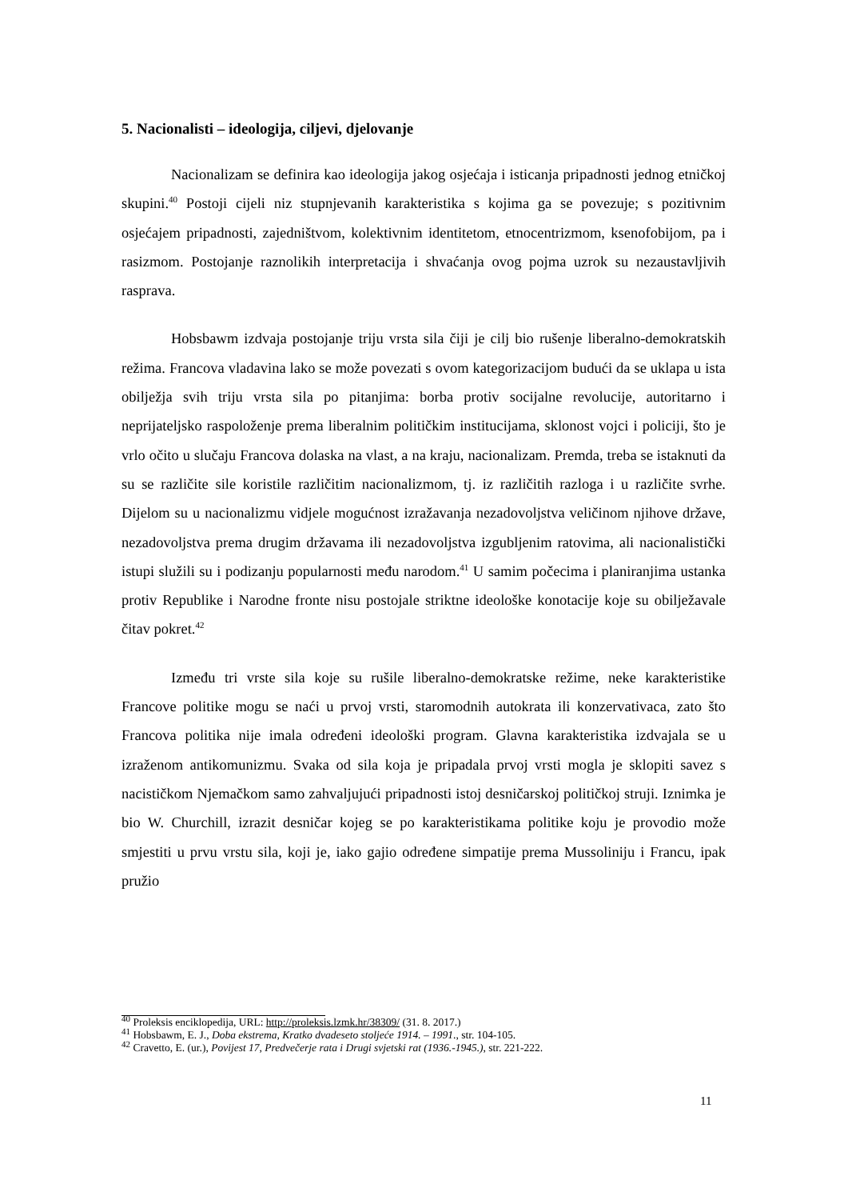5. Nacionalisti – ideologija, ciljevi, djelovanje
Nacionalizam se definira kao ideologija jakog osjećaja i isticanja pripadnosti jednog etničkoj skupini.<sup>40</sup> Postoji cijeli niz stupnjevanih karakteristika s kojima ga se povezuje; s pozitivnim osjećajem pripadnosti, zajedništvom, kolektivnim identitetom, etnocentrizmom, ksenofobijom, pa i rasizmom. Postojanje raznolikih interpretacija i shvaćanja ovog pojma uzrok su nezaustavljivih rasprava.
Hobsbawm izdvaja postojanje triju vrsta sila čiji je cilj bio rušenje liberalno-demokratskih režima. Francova vladavina lako se može povezati s ovom kategorizacijom budući da se uklapa u ista obilježja svih triju vrsta sila po pitanjima: borba protiv socijalne revolucije, autoritarno i neprijateljsko raspoloženje prema liberalnim političkim institucijama, sklonost vojci i policiji, što je vrlo očito u slučaju Francova dolaska na vlast, a na kraju, nacionalizam. Premda, treba se istaknuti da su se različite sile koristile različitim nacionalizmom, tj. iz različitih razloga i u različite svrhe. Dijelom su u nacionalizmu vidjele mogućnost izražavanja nezadovoljstva veličinom njihove države, nezadovoljstva prema drugim državama ili nezadovoljstva izgubljenim ratovima, ali nacionalistički istupi služili su i podizanju popularnosti među narodom.<sup>41</sup> U samim počecima i planiranjima ustanka protiv Republike i Narodne fronte nisu postojale striktne ideološke konotacije koje su obilježavale čitav pokret.<sup>42</sup>
Između tri vrste sila koje su rušile liberalno-demokratske režime, neke karakteristike Francove politike mogu se naći u prvoj vrsti, staromodnih autokrata ili konzervativaca, zato što Francova politika nije imala određeni ideološki program. Glavna karakteristika izdvajala se u izraženom antikomunizmu. Svaka od sila koja je pripadala prvoj vrsti mogla je sklopiti savez s nacističkom Njemačkom samo zahvaljujući pripadnosti istoj desničarskoj političkoj struji. Iznimka je bio W. Churchill, izrazit desničar kojeg se po karakteristikama politike koju je provodio može smjestiti u prvu vrstu sila, koji je, iako gajio određene simpatije prema Mussoliniju i Francu, ipak pružio
<sup>40</sup> Proleksis enciklopedija, URL: http://proleksis.lzmk.hr/38309/ (31. 8. 2017.)
<sup>41</sup> Hobsbawm, E. J., Doba ekstrema, Kratko dvadeseto stoljeće 1914. – 1991., str. 104-105.
<sup>42</sup> Cravetto, E. (ur.), Povijest 17, Predvečerje rata i Drugi svjetski rat (1936.-1945.), str. 221-222.
11